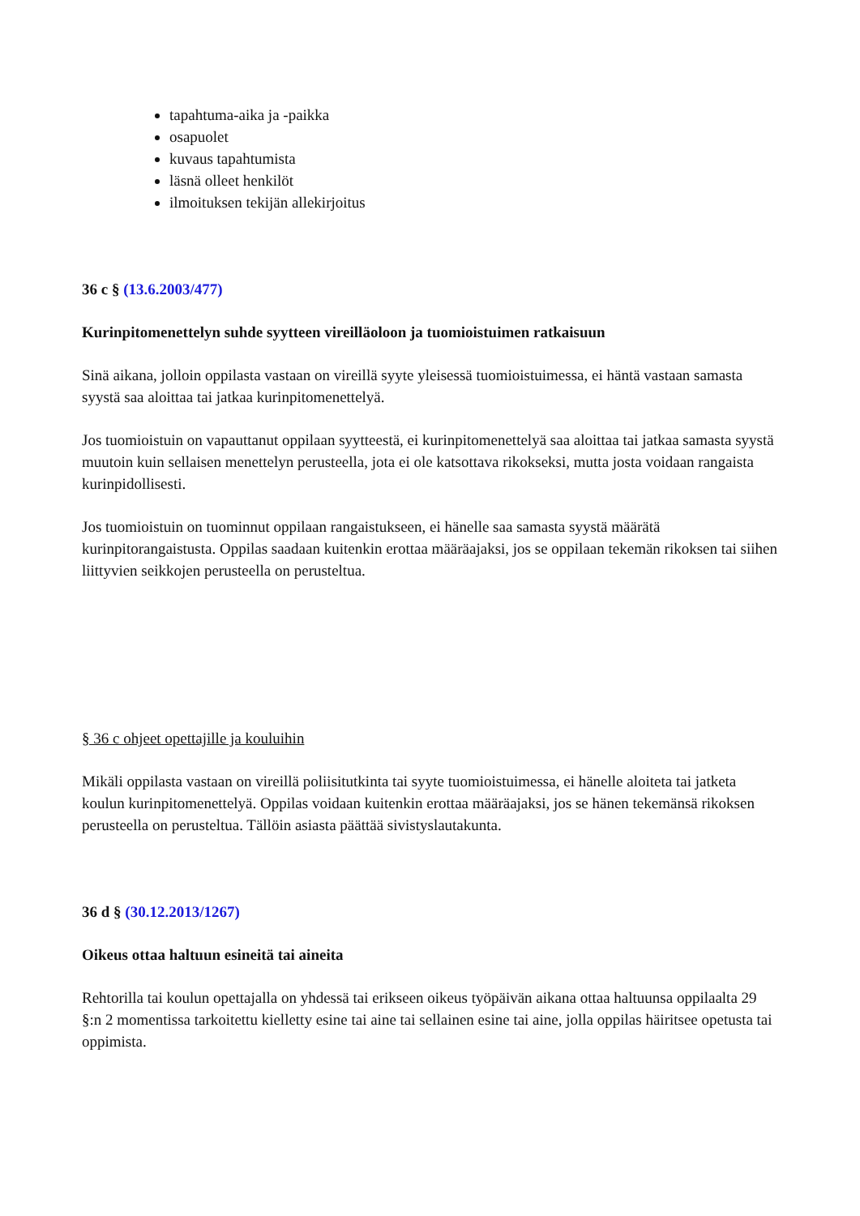tapahtuma-aika ja -paikka
osapuolet
kuvaus tapahtumista
läsnä olleet henkilöt
ilmoituksen tekijän allekirjoitus
36 c § (13.6.2003/477)
Kurinpitomenettelyn suhde syytteen vireilläoloon ja tuomioistuimen ratkaisuun
Sinä aikana, jolloin oppilasta vastaan on vireillä syyte yleisessä tuomioistuimessa, ei häntä vastaan samasta syystä saa aloittaa tai jatkaa kurinpitomenettelyä.
Jos tuomioistuin on vapauttanut oppilaan syytteestä, ei kurinpitomenettelyä saa aloittaa tai jatkaa samasta syystä muutoin kuin sellaisen menettelyn perusteella, jota ei ole katsottava rikokseksi, mutta josta voidaan rangaista kurinpidollisesti.
Jos tuomioistuin on tuominnut oppilaan rangaistukseen, ei hänelle saa samasta syystä määrätä kurinpitorangaistusta. Oppilas saadaan kuitenkin erottaa määräajaksi, jos se oppilaan tekemän rikoksen tai siihen liittyvien seikkojen perusteella on perusteltua.
§ 36 c ohjeet opettajille ja kouluihin
Mikäli oppilasta vastaan on vireillä poliisitutkinta tai syyte tuomioistuimessa, ei hänelle aloiteta tai jatketa koulun kurinpitomenettelyä. Oppilas voidaan kuitenkin erottaa määräajaksi, jos se hänen tekemänsä rikoksen perusteella on perusteltua. Tällöin asiasta päättää sivistyslautakunta.
36 d § (30.12.2013/1267)
Oikeus ottaa haltuun esineitä tai aineita
Rehtorilla tai koulun opettajalla on yhdessä tai erikseen oikeus työpäivän aikana ottaa haltuunsa oppilaalta 29 §:n 2 momentissa tarkoitettu kielletty esine tai aine tai sellainen esine tai aine, jolla oppilas häiritsee opetusta tai oppimista.